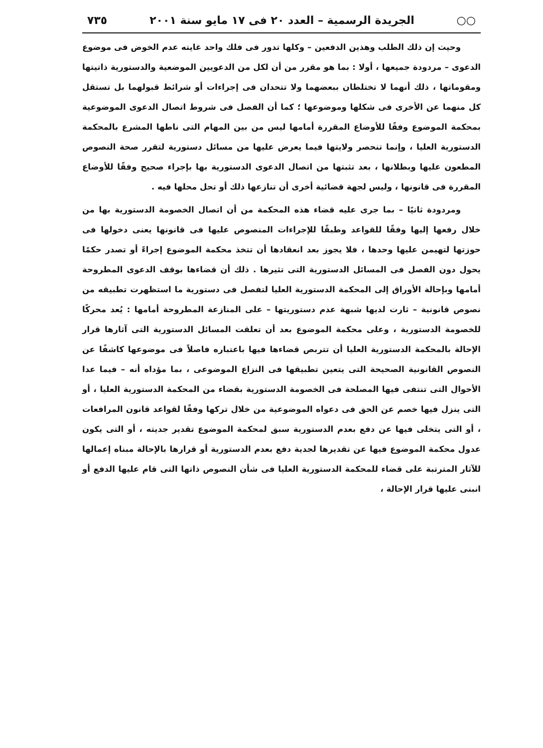○○ الجريدة الرسمية – العدد ٢٠ فى ١٧ مايو سنة ٢٠٠١ ٧٣٥
وحيث إن ذلك الطلب وهذين الدفعين – وكلها تدور فى فلك واحد غايته عدم الخوض فى موضوع الدعوى – مردودة جميعها ، أولا : بما هو مقرر من أن لكل من الدعويين الموضعية والدستورية ذاتيتها ومقوماتها ، ذلك أنهما لا تختلطان ببعضهما ولا تتحدان فى إجراءات أو شرائط قبولهما بل تستقل كل منهما عن الأخرى فى شكلها وموضوعها ؛ كما أن الفصل فى شروط اتصال الدعوى الموضوعية بمحكمة الموضوع وفقًا للأوضاع المقررة أمامها ليس من بين المهام التى ناطها المشرع بالمحكمة الدستورية العليا ، وإنما تنحصر ولايتها فيما يعرض عليها من مسائل دستورية لتقرر صحة النصوص المطعون عليها وبطلانها ، بعد تثبتها من اتصال الدعوى الدستورية بها بإجراء صحيح وفقًا للأوضاع المقررة فى قانونها ، وليس لجهة قضائية أخرى أن تنازعها ذلك أو تحل محلها فيه .
ومردودة ثانيًا – بما جرى عليه قضاء هذه المحكمة من أن اتصال الخصومة الدستورية بها من خلال رفعها إليها وفقًا للقواعد وطبقًا للإجراءات المنصوص عليها فى قانونها يعنى دخولها فى حوزتها لتهيمن عليها وحدها ، فلا يجوز بعد انعقادها أن تتخذ محكمة الموضوع إجراءً أو تصدر حكمًا يحول دون الفصل فى المسائل الدستورية التى تثيرها . ذلك أن قضاءها بوقف الدعوى المطروحة أمامها وبإحالة الأوراق إلى المحكمة الدستورية العليا لتفصل فى دستورية ما استظهرت تطبيقه من نصوص قانونية – ثارت لديها شبهة عدم دستوريتها – على المنازعة المطروحة أمامها : يُعد محركًا للخصومة الدستورية ، وعلى محكمة الموضوع بعد أن تعلقت المسائل الدستورية التى آثارها قرار الإحالة بالمحكمة الدستورية العليا أن تتربص قضاءها فيها باعتباره فاصلاً فى موضوعها كاشفًا عن النصوص القانونية الصحيحة التى يتعين تطبيقها فى النزاع الموضوعى ، بما مؤداه أنه – فيما عدا الأحوال التى تنتفى فيها المصلحة فى الخصومة الدستورية بقضاء من المحكمة الدستورية العليا ، أو التى ينزل فيها خصم عن الحق فى دعواه الموضوعية من خلال تركها وفقًا لقواعد قانون المرافعات ، أو التى يتخلى فيها عن دفع بعدم الدستورية سبق لمحكمة الموضوع تقدير جديته ، أو التى يكون عدول محكمة الموضوع فيها عن تقديرها لجدية دفع بعدم الدستورية أو قرارها بالإحالة مبناه إعمالها للآثار المترتبة على قضاء للمحكمة الدستورية العليا فى شأن النصوص ذاتها التى قام عليها الدفع أو انبنى عليها قرار الإحالة ،